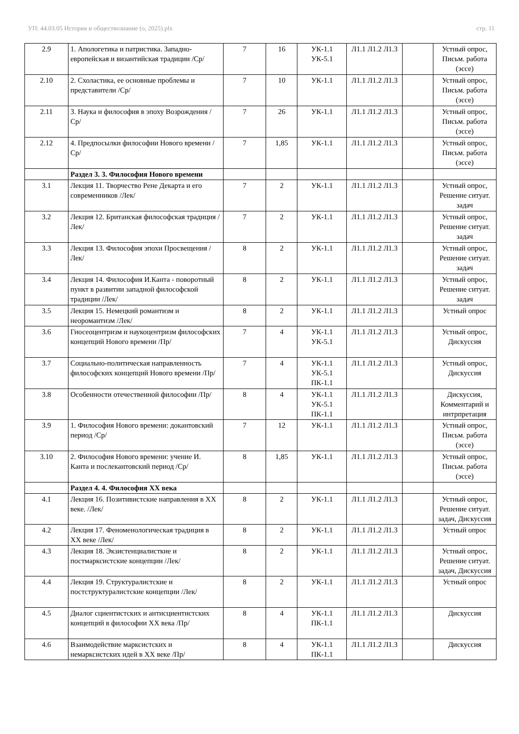УП: 44.03.05 История и обществознание (о, 2025).plx стр. 11
| 2.9 | 1. Апологетика и патристика. Западно-европейская и византийская традиции /Ср/ | 7 | 16 | УК-1.1 УК-5.1 | Л1.1 Л1.2 Л1.3 | | Устный опрос, Письм. работа (эссе) |
| 2.10 | 2. Схоластика, ее основные проблемы и представители /Ср/ | 7 | 10 | УК-1.1 | Л1.1 Л1.2 Л1.3 | | Устный опрос, Письм. работа (эссе) |
| 2.11 | 3. Наука и философия в эпоху Возрождения /Ср/ | 7 | 26 | УК-1.1 | Л1.1 Л1.2 Л1.3 | | Устный опрос, Письм. работа (эссе) |
| 2.12 | 4. Предпосылки философии Нового времени /Ср/ | 7 | 1,85 | УК-1.1 | Л1.1 Л1.2 Л1.3 | | Устный опрос, Письм. работа (эссе) |
| | Раздел 3. 3. Философия Нового времени | | | | | | |
| 3.1 | Лекция 11. Творчество Рене Декарта и его современников /Лек/ | 7 | 2 | УК-1.1 | Л1.1 Л1.2 Л1.3 | | Устный опрос, Решение ситуат. задач |
| 3.2 | Лекция 12. Британская философская традиция /Лек/ | 7 | 2 | УК-1.1 | Л1.1 Л1.2 Л1.3 | | Устный опрос, Решение ситуат. задач |
| 3.3 | Лекция 13. Философия эпохи Просвещения /Лек/ | 8 | 2 | УК-1.1 | Л1.1 Л1.2 Л1.3 | | Устный опрос, Решение ситуат. задач |
| 3.4 | Лекция 14. Философия И.Канта - поворотный пункт в развитии западной философской традиции /Лек/ | 8 | 2 | УК-1.1 | Л1.1 Л1.2 Л1.3 | | Устный опрос, Решение ситуат. задач |
| 3.5 | Лекция 15. Немецкий романтизм и неоромантизм /Лек/ | 8 | 2 | УК-1.1 | Л1.1 Л1.2 Л1.3 | | Устный опрос |
| 3.6 | Гносеоцентризм и наукоцентризм философских концепций Нового времени /Пр/ | 7 | 4 | УК-1.1 УК-5.1 | Л1.1 Л1.2 Л1.3 | | Устный опрос, Дискуссия |
| 3.7 | Социально-политическая направленность философских концепций Нового времени /Пр/ | 7 | 4 | УК-1.1 УК-5.1 ПК-1.1 | Л1.1 Л1.2 Л1.3 | | Устный опрос, Дискуссия |
| 3.8 | Особенности отечественной философии /Пр/ | 8 | 4 | УК-1.1 УК-5.1 ПК-1.1 | Л1.1 Л1.2 Л1.3 | | Дискуссия, Комментарий и интрпретация |
| 3.9 | 1. Философия Нового времени: докантовский период /Ср/ | 7 | 12 | УК-1.1 | Л1.1 Л1.2 Л1.3 | | Устный опрос, Письм. работа (эссе) |
| 3.10 | 2. Философия Нового времени: учение И. Канта и послекантовский период /Ср/ | 8 | 1,85 | УК-1.1 | Л1.1 Л1.2 Л1.3 | | Устный опрос, Письм. работа (эссе) |
| | Раздел 4. 4. Философия XX века | | | | | | |
| 4.1 | Лекция 16. Позитивистские направления в XX веке. /Лек/ | 8 | 2 | УК-1.1 | Л1.1 Л1.2 Л1.3 | | Устный опрос, Решение ситуат. задач, Дискуссия |
| 4.2 | Лекция 17. Феноменологическая традиция в XX веке /Лек/ | 8 | 2 | УК-1.1 | Л1.1 Л1.2 Л1.3 | | Устный опрос |
| 4.3 | Лекция 18. Экзистенциалисткие и постмарксистские концепции /Лек/ | 8 | 2 | УК-1.1 | Л1.1 Л1.2 Л1.3 | | Устный опрос, Решение ситуат. задач, Дискуссия |
| 4.4 | Лекция 19. Структуралистские и постструктуралистские концепции /Лек/ | 8 | 2 | УК-1.1 | Л1.1 Л1.2 Л1.3 | | Устный опрос |
| 4.5 | Диалог сциентистских и антисциентистских концепций в философии XX века /Пр/ | 8 | 4 | УК-1.1 ПК-1.1 | Л1.1 Л1.2 Л1.3 | | Дискуссия |
| 4.6 | Взаимодействие марксистских и немарксистских идей в XX веке /Пр/ | 8 | 4 | УК-1.1 ПК-1.1 | Л1.1 Л1.2 Л1.3 | | Дискуссия |